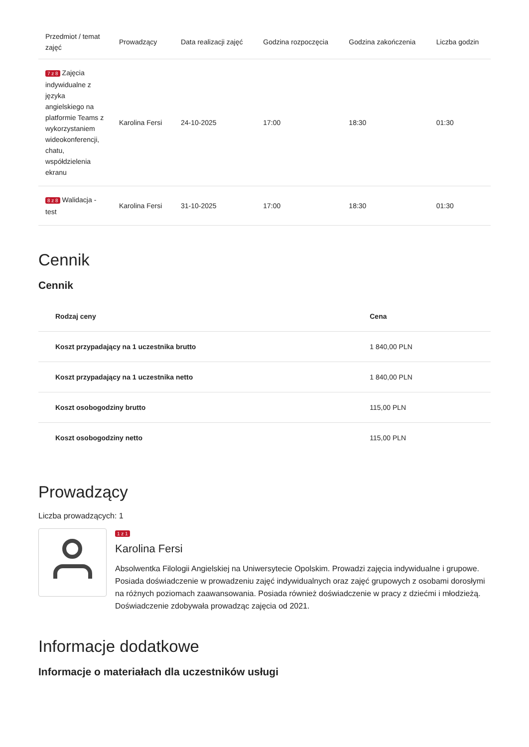| Przedmiot / temat zajęć | Prowadzący | Data realizacji zajęć | Godzina rozpoczęcia | Godzina zakończenia | Liczba godzin |
| --- | --- | --- | --- | --- | --- |
| 7 z 8 Zajęcia indywidualne z języka angielskiego na platformie Teams z wykorzystaniem wideokonferencji, chatu, współdzielenia ekranu | Karolina Fersi | 24-10-2025 | 17:00 | 18:30 | 01:30 |
| 8 z 8 Walidacja - test | Karolina Fersi | 31-10-2025 | 17:00 | 18:30 | 01:30 |
Cennik
Cennik
| Rodzaj ceny | Cena |
| --- | --- |
| Koszt przypadający na 1 uczestnika brutto | 1 840,00 PLN |
| Koszt przypadający na 1 uczestnika netto | 1 840,00 PLN |
| Koszt osobogodziny brutto | 115,00 PLN |
| Koszt osobogodziny netto | 115,00 PLN |
Prowadzący
Liczba prowadzących: 1
1 z 1
Karolina Fersi
Absolwentka Filologii Angielskiej na Uniwersytecie Opolskim. Prowadzi zajęcia indywidualne i grupowe. Posiada doświadczenie w prowadzeniu zajęć indywidualnych oraz zajęć grupowych z osobami dorosłymi na różnych poziomach zaawansowania. Posiada również doświadczenie w pracy z dziećmi i młodzieżą. Doświadczenie zdobywała prowadząc zajęcia od 2021.
Informacje dodatkowe
Informacje o materiałach dla uczestników usługi